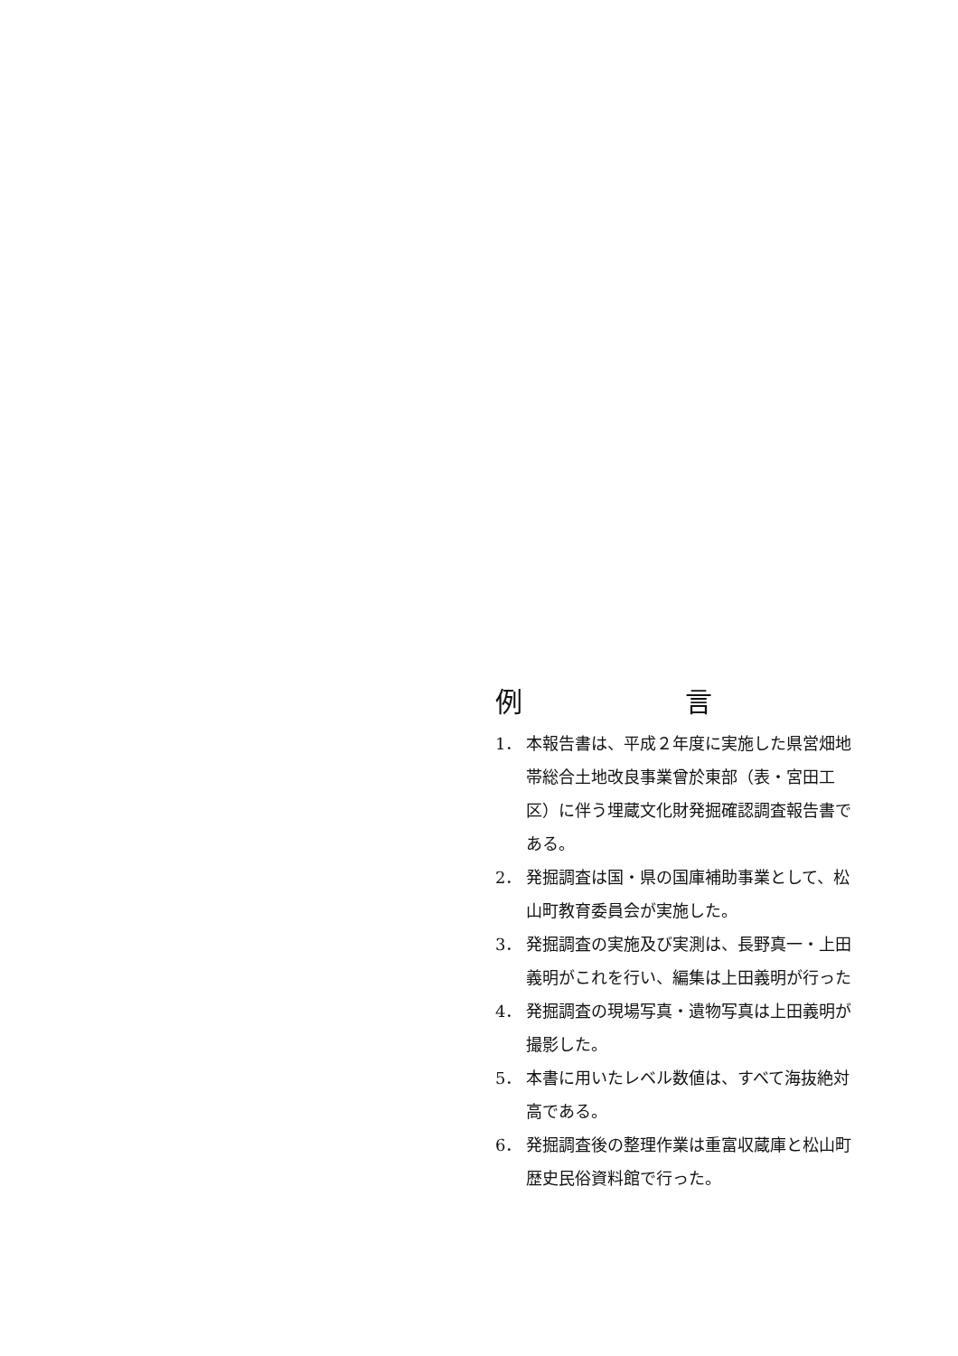例 言
1． 本報告書は、平成２年度に実施した県営畑地帯総合土地改良事業曾於東部（表・宮田工区）に伴う埋蔵文化財発掘確認調査報告書である。
2． 発掘調査は国・県の国庫補助事業として、松山町教育委員会が実施した。
3． 発掘調査の実施及び実測は、長野真一・上田義明がこれを行い、編集は上田義明が行った
4． 発掘調査の現場写真・遺物写真は上田義明が撮影した。
5． 本書に用いたレベル数値は、すべて海抜絶対高である。
6． 発掘調査後の整理作業は重富収蔵庫と松山町歴史民俗資料館で行った。